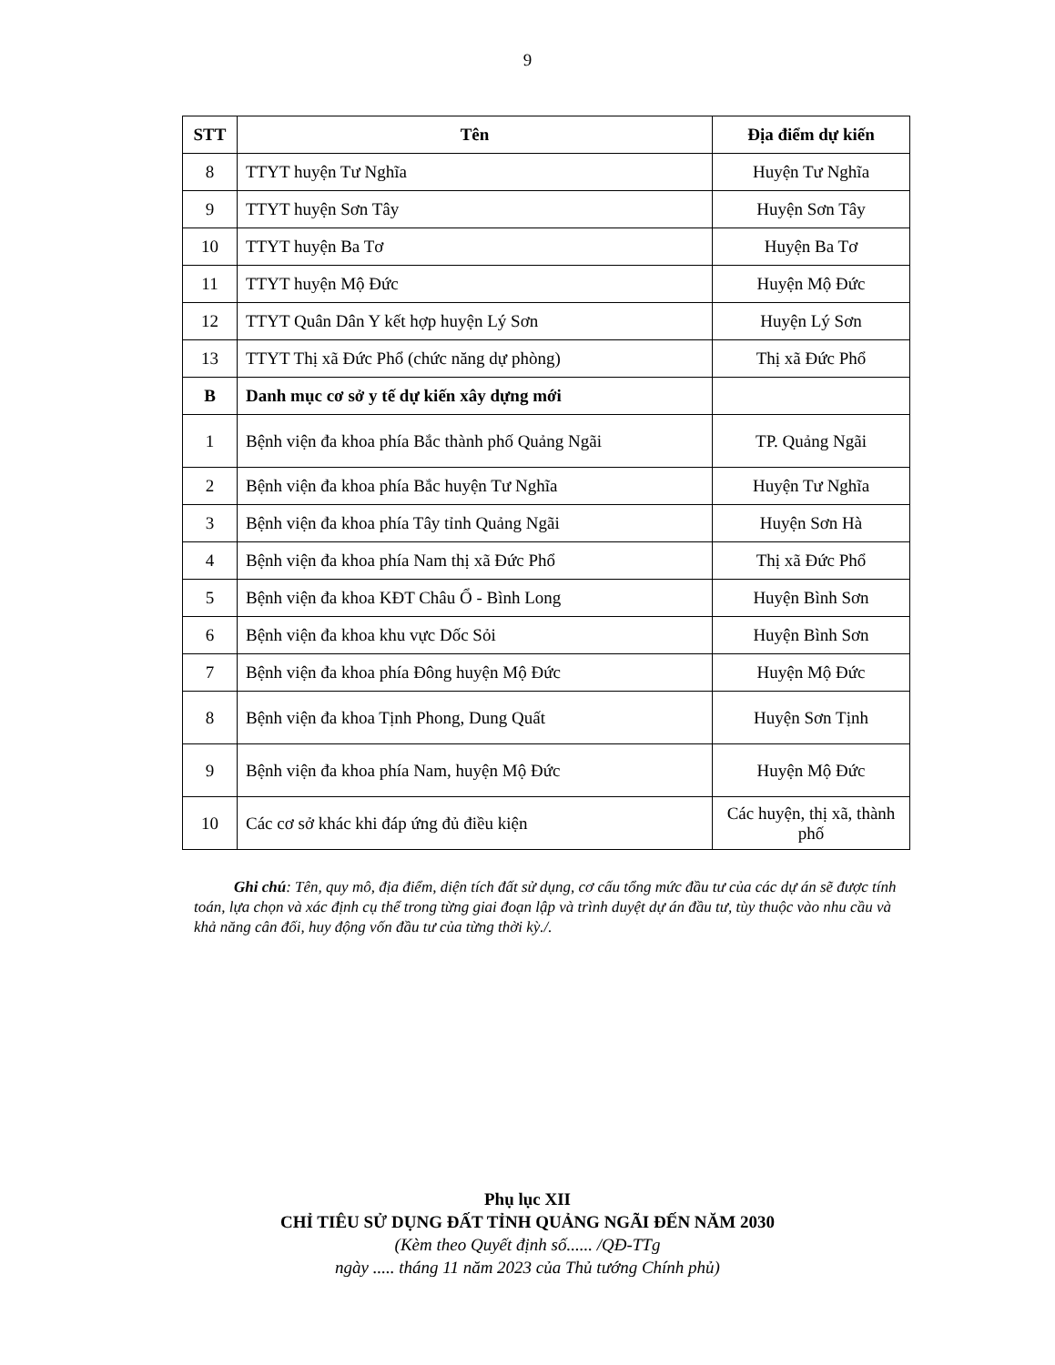9
| STT | Tên | Địa điểm dự kiến |
| --- | --- | --- |
| 8 | TTYT huyện Tư Nghĩa | Huyện Tư Nghĩa |
| 9 | TTYT huyện Sơn Tây | Huyện Sơn Tây |
| 10 | TTYT huyện Ba Tơ | Huyện Ba Tơ |
| 11 | TTYT huyện Mộ Đức | Huyện Mộ Đức |
| 12 | TTYT Quân Dân Y kết hợp huyện Lý Sơn | Huyện Lý Sơn |
| 13 | TTYT Thị xã Đức Phổ (chức năng dự phòng) | Thị xã Đức Phổ |
| B | Danh mục cơ sở y tế dự kiến xây dựng mới | |
| 1 | Bệnh viện đa khoa phía Bắc thành phố Quảng Ngãi | TP. Quảng Ngãi |
| 2 | Bệnh viện đa khoa phía Bắc huyện Tư Nghĩa | Huyện Tư Nghĩa |
| 3 | Bệnh viện đa khoa phía Tây tỉnh Quảng Ngãi | Huyện Sơn Hà |
| 4 | Bệnh viện đa khoa phía Nam thị xã Đức Phổ | Thị xã Đức Phổ |
| 5 | Bệnh viện đa khoa KĐT Châu Ổ - Bình Long | Huyện Bình Sơn |
| 6 | Bệnh viện đa khoa khu vực Dốc Sỏi | Huyện Bình Sơn |
| 7 | Bệnh viện đa khoa phía Đông huyện Mộ Đức | Huyện Mộ Đức |
| 8 | Bệnh viện đa khoa Tịnh Phong, Dung Quất | Huyện Sơn Tịnh |
| 9 | Bệnh viện đa khoa phía Nam, huyện Mộ Đức | Huyện Mộ Đức |
| 10 | Các cơ sở khác khi đáp ứng đủ điều kiện | Các huyện, thị xã, thành phố |
Ghi chú: Tên, quy mô, địa điểm, diện tích đất sử dụng, cơ cấu tổng mức đầu tư của các dự án sẽ được tính toán, lựa chọn và xác định cụ thể trong từng giai đoạn lập và trình duyệt dự án đầu tư, tùy thuộc vào nhu cầu và khả năng cân đối, huy động vốn đầu tư của từng thời kỳ./.
Phụ lục XII
CHỈ TIÊU SỬ DỤNG ĐẤT TỈNH QUẢNG NGÃI ĐẾN NĂM 2030
(Kèm theo Quyết định số...... /QĐ-TTg
ngày ..... tháng 11 năm 2023 của Thủ tướng Chính phủ)